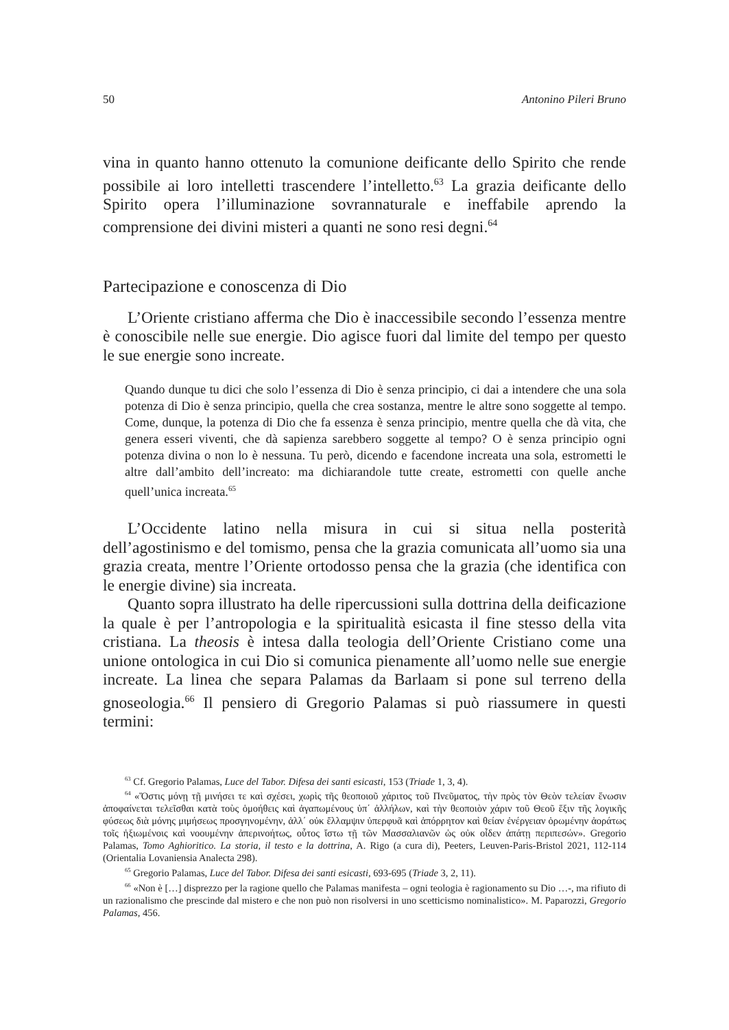50 Antonino Pileri Bruno
vina in quanto hanno ottenuto la comunione deificante dello Spirito che rende possibile ai loro intelletti trascendere l’intelletto.<sup>63</sup> La grazia deificante dello Spirito opera l’illuminazione sovrannaturale e ineffabile aprendo la comprensione dei divini misteri a quanti ne sono resi degni.<sup>64</sup>
Partecipazione e conoscenza di Dio
L’Oriente cristiano afferma che Dio è inaccessibile secondo l’essenza mentre è conoscibile nelle sue energie. Dio agisce fuori dal limite del tempo per questo le sue energie sono increate.
Quando dunque tu dici che solo l’essenza di Dio è senza principio, ci dai a intendere che una sola potenza di Dio è senza principio, quella che crea sostanza, mentre le altre sono soggette al tempo. Come, dunque, la potenza di Dio che fa essenza è senza principio, mentre quella che dà vita, che genera esseri viventi, che dà sapienza sarebbero soggette al tempo? O è senza principio ogni potenza divina o non lo è nessuna. Tu però, dicendo e facendone increata una sola, estrometti le altre dall’ambito dell’increato: ma dichiarandole tutte create, estrometti con quelle anche quell’unica increata.<sup>65</sup>
L’Occidente latino nella misura in cui si situa nella posterità dell’agostinismo e del tomismo, pensa che la grazia comunicata all’uomo sia una grazia creata, mentre l’Oriente ortodosso pensa che la grazia (che identifica con le energie divine) sia increata.
Quanto sopra illustrato ha delle ripercussioni sulla dottrina della deificazione la quale è per l’antropologia e la spiritualità esicasta il fine stesso della vita cristiana. La theosis è intesa dalla teologia dell’Oriente Cristiano come una unione ontologica in cui Dio si comunica pienamente all’uomo nelle sue energie increate. La linea che separa Palamas da Barlaam si pone sul terreno della gnoseologia.<sup>66</sup> Il pensiero di Gregorio Palamas si può riassumere in questi termini:
<sup>63</sup> Cf. Gregorio Palamas, Luce del Tabor. Difesa dei santi esicasti, 153 (Triade 1, 3, 4).
<sup>64</sup> «Ὅστις μόνῃ τῇ μινήσει τε καὶ σχέσει, χωρὶς τῆς θεοποιοῦ χάριτος τοῦ Πνεῦματος, τὴν πρὸς τὸν Θεὸν τελείαν ἕνωσιν ἀποφαίνεται τελεῖσθαι κατὰ τοὺς ὁμοήθεις καὶ ἀγαπωμένους ὑπ΄ ἀλλήλων, καὶ τὴν θεοποιὸν χάριν τοῦ Θεοῦ ἕξιν τῆς λογικῆς φύσεως διὰ μόνης μιμήσεως προσγηνομένην, ἀλλ΄ οὐκ ἔλλαμψιν ὑπερφυᾶ καὶ ἀπόρρητον καὶ θείαν ἐνέργειαν ὁρωμένην ἀοράτως τοῖς ἠξιωμένοις καὶ νοουμένην ἀπερινοήτως, οὗτος ἴστω τῇ τῶν Μασσαλιανῶν ὡς οὐκ οἶδεν ἀπάτῃ περιπεσών». Gregorio Palamas, Tomo Aghioritico. La storia, il testo e la dottrina, A. Rigo (a cura di), Peeters, Leuven-Paris-Bristol 2021, 112-114 (Orientalia Lovaniensia Analecta 298).
<sup>65</sup> Gregorio Palamas, Luce del Tabor. Difesa dei santi esicasti, 693-695 (Triade 3, 2, 11).
<sup>66</sup> «Non è […] disprezzo per la ragione quello che Palamas manifesta – ogni teologia è ragionamento su Dio …-, ma rifiuto di un razionalismo che prescinde dal mistero e che non può non risolversi in uno scetticismo nominalistico». M. Paparozzi, Gregorio Palamas, 456.